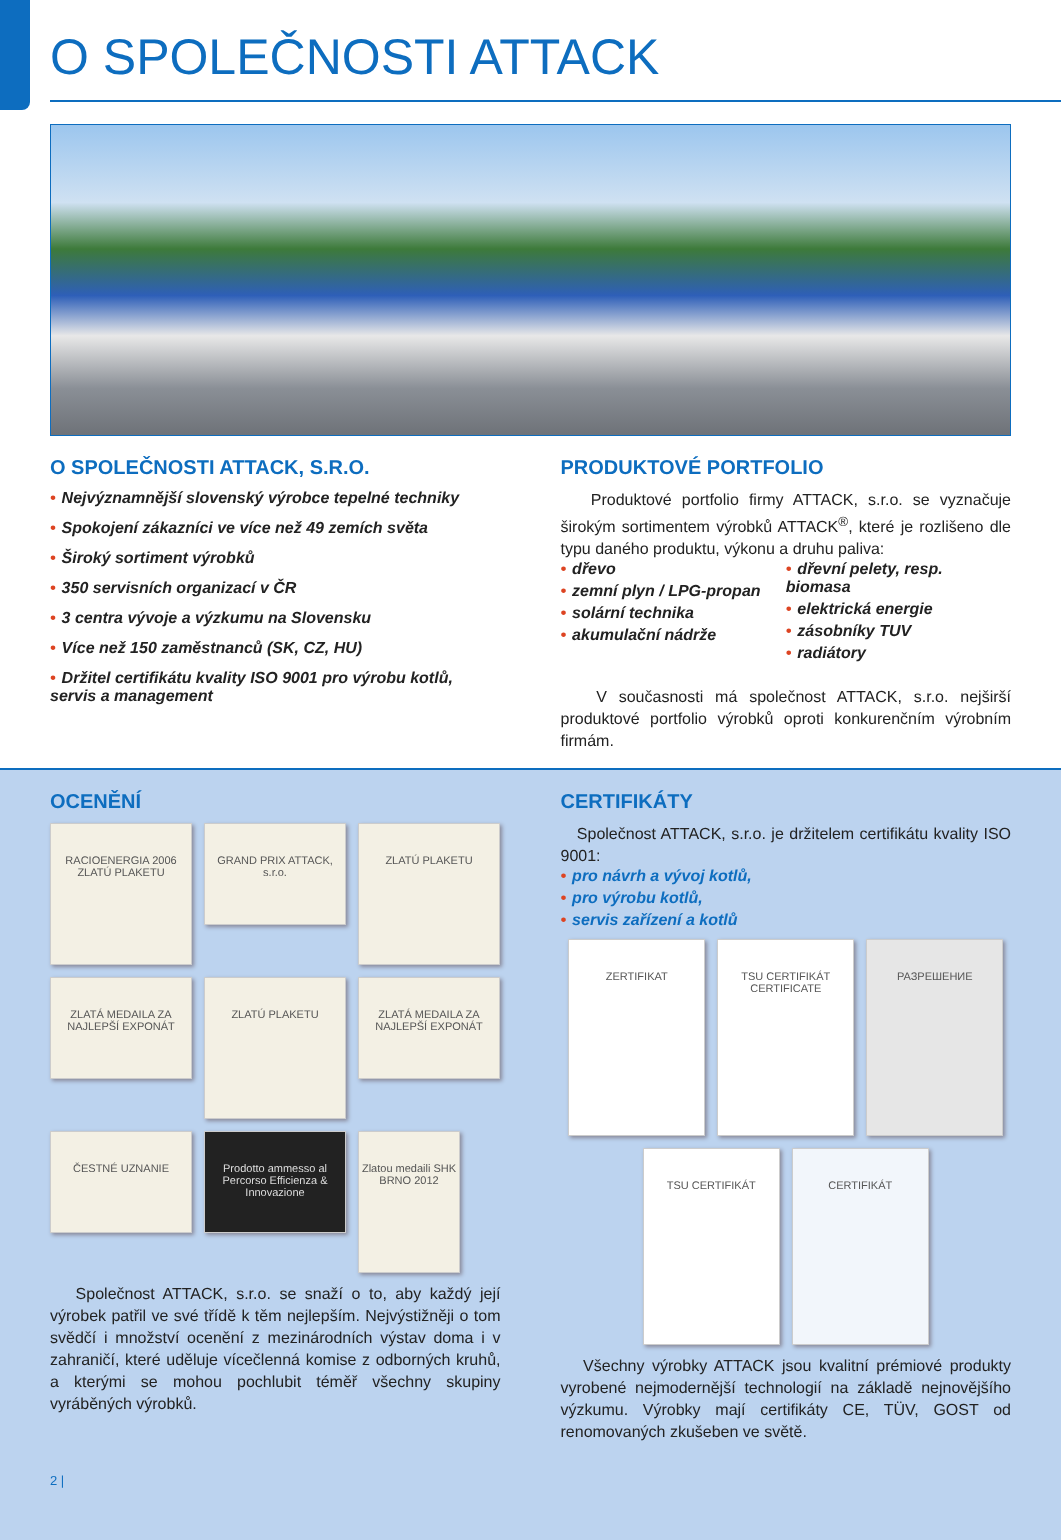O SPOLEČNOSTI ATTACK
O SPOLEČNOSTI ATTACK, S.R.O.
• Nejvýznamnější slovenský výrobce tepelné techniky
• Spokojení zákazníci ve více než 49 zemích světa
• Široký sortiment výrobků
• 350 servisních organizací v ČR
• 3 centra vývoje a výzkumu na Slovensku
• Více než 150 zaměstnanců (SK, CZ, HU)
• Držitel certifikátu kvality ISO 9001 pro výrobu kotlů, servis a management
PRODUKTOVÉ PORTFOLIO
Produktové portfolio firmy ATTACK, s.r.o. se vyznačuje širokým sortimentem výrobků ATTACK<sup>®</sup>, které je rozlišeno dle typu daného produktu, výkonu a druhu paliva:
• dřevo
• zemní plyn / LPG-propan
• solární technika
• akumulační nádrže
• dřevní pelety, resp. biomasa
• elektrická energie
• zásobníky TUV
• radiátory
V současnosti má společnost ATTACK, s.r.o. nejširší produktové portfolio výrobků oproti konkurenčním výrobním firmám.
OCENĚNÍ
RACIOENERGIA 2006 ZLATÚ PLAKETU
GRAND PRIX ATTACK, s.r.o.
ZLATÚ PLAKETU
ZLATÁ MEDAILA ZA NAJLEPŠÍ EXPONÁT
ZLATÚ PLAKETU
ZLATÁ MEDAILA ZA NAJLEPŠÍ EXPONÁT
ČESTNÉ UZNANIE
Prodotto ammesso al Percorso Efficienza & Innovazione
Zlatou medaili SHK BRNO 2012
Společnost ATTACK, s.r.o. se snaží o to, aby každý její výrobek patřil ve své třídě k těm nejlepším. Nejvýstižněji o tom svědčí i množství ocenění z mezinárodních výstav doma i v zahraničí, které uděluje vícečlenná komise z odborných kruhů, a kterými se mohou pochlubit téměř všechny skupiny vyráběných výrobků.
CERTIFIKÁTY
Společnost ATTACK, s.r.o. je držitelem certifikátu kvality ISO 9001:
• pro návrh a vývoj kotlů,
• pro výrobu kotlů,
• servis zařízení a kotlů
ZERTIFIKAT
TSU CERTIFIKÁT CERTIFICATE
РАЗРЕШЕНИЕ
TSU CERTIFIKÁT
CERTIFIKÁT
Všechny výrobky ATTACK jsou kvalitní prémiové produkty vyrobené nejmodernější technologií na základě nejnovějšího výzkumu. Výrobky mají certifikáty CE, TÜV, GOST od renomovaných zkušeben ve světě.
2 |